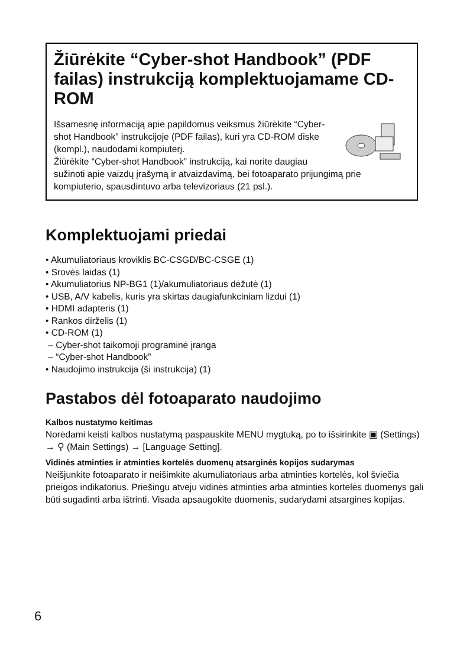Žiūrėkite “Cyber-shot Handbook” (PDF failas) instrukciją komplektuojamame CD-ROM
Išsamesnę informaciją apie papildomus veiksmus žiūrėkite “Cyber-shot Handbook” instrukcijoje (PDF failas), kuri yra CD-ROM diske (kompl.), naudodami kompiuterį.
Žiūrėkite “Cyber-shot Handbook” instrukciją, kai norite daugiau sužinoti apie vaizdų įrašymą ir atvaizdavimą, bei fotoaparato prijungimą prie kompiuterio, spausdintuvo arba televizoriaus (21 psl.).
Komplektuojami priedai
• Akumuliatoriaus kroviklis BC-CSGD/BC-CSGE (1)
• Srovės laidas (1)
• Akumuliatorius NP-BG1 (1)/akumuliatoriaus dėžutė (1)
• USB, A/V kabelis, kuris yra skirtas daugiafunkciniam lizdui (1)
• HDMI adapteris (1)
• Rankos dirželis (1)
• CD-ROM (1)
– Cyber-shot taikomoji programinė įranga
– “Cyber-shot Handbook”
• Naudojimo instrukcija (ši instrukcija) (1)
Pastabos dėl fotoaparato naudojimo
Kalbos nustatymo keitimas
Norėdami keisti kalbos nustatymą paspauskite MENU mygtuką, po to išsirinkite ▣ (Settings) → ⚲ (Main Settings) → [Language Setting].
Vidinės atminties ir atminties kortelės duomenų atsarginės kopijos sudarymas
Neišjunkite fotoaparato ir neišimkite akumuliatoriaus arba atminties kortelės, kol šviečia prieigos indikatorius. Priešingu atveju vidinės atminties arba atminties kortelės duomenys gali būti sugadinti arba ištrinti. Visada apsaugokite duomenis, sudarydami atsargines kopijas.
6